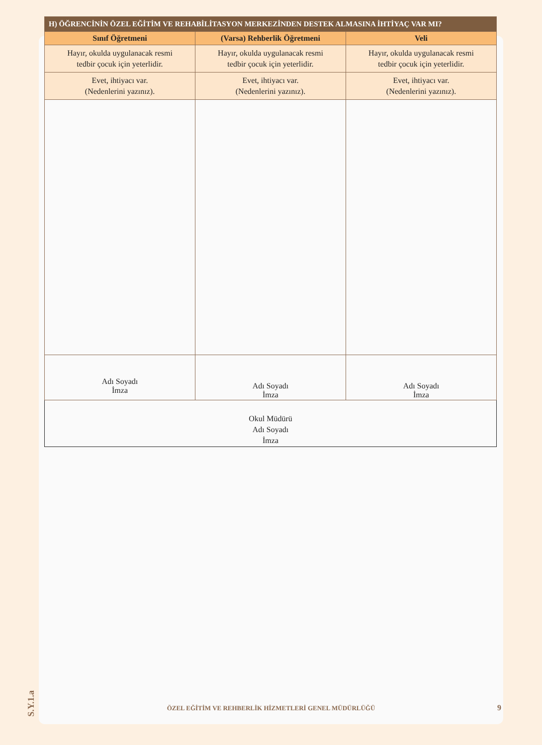| H) ÖĞRENCİNİN ÖZEL EĞİTİM VE REHABİLİTASYON MERKEZİNDEN DESTEK ALMASINA İHTİYAÇ VAR MI? | | |
| Sınıf Öğretmeni | (Varsa) Rehberlik Öğretmeni | Veli |
| Hayır, okulda uygulanacak resmi tedbir çocuk için yeterlidir. | Hayır, okulda uygulanacak resmi tedbir çocuk için yeterlidir. | Hayır, okulda uygulanacak resmi tedbir çocuk için yeterlidir. |
| Evet, ihtiyacı var. (Nedenlerini yazınız). | Evet, ihtiyacı var. (Nedenlerini yazınız). | Evet, ihtiyacı var. (Nedenlerini yazınız). |
| Adı Soyadı İmza | Adı Soyadı İmza | Adı Soyadı İmza |
| Okul Müdürü Adı Soyadı İmza | | |
S.Y.1.a
ÖZEL EĞİTİM VE REHBERLİK HİZMETLERİ GENEL MÜDÜRLÜĞÜ 9